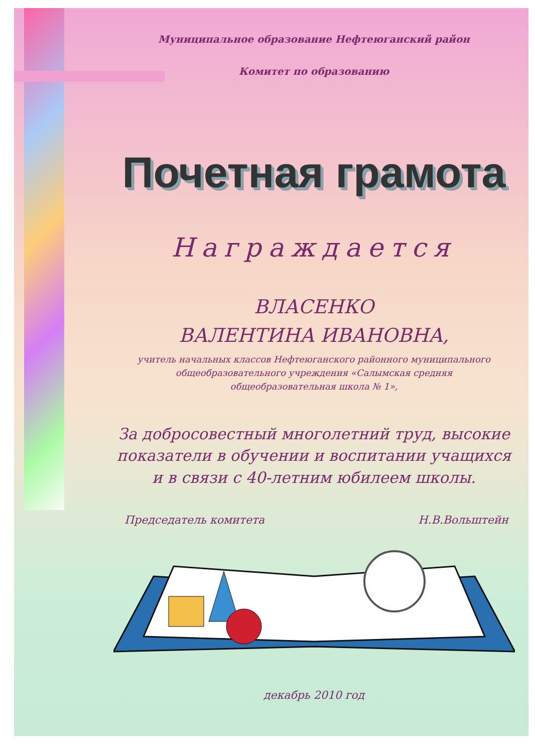Муниципальное образование Нефтеюганский район
Комитет по образованию
Почетная грамота
Награждается
ВЛАСЕНКО
ВАЛЕНТИНА ИВАНОВНА,
учитель начальных классов Нефтеюганского районного муниципального
общеобразовательного учреждения «Салымская средняя
общеобразовательная школа № 1»,
За добросовестный многолетний труд, высокие
показатели в обучении и воспитании учащихся
и в связи с 40-летним юбилеем школы.
Председатель комитета Н.В.Вольштейн
декабрь 2010 год